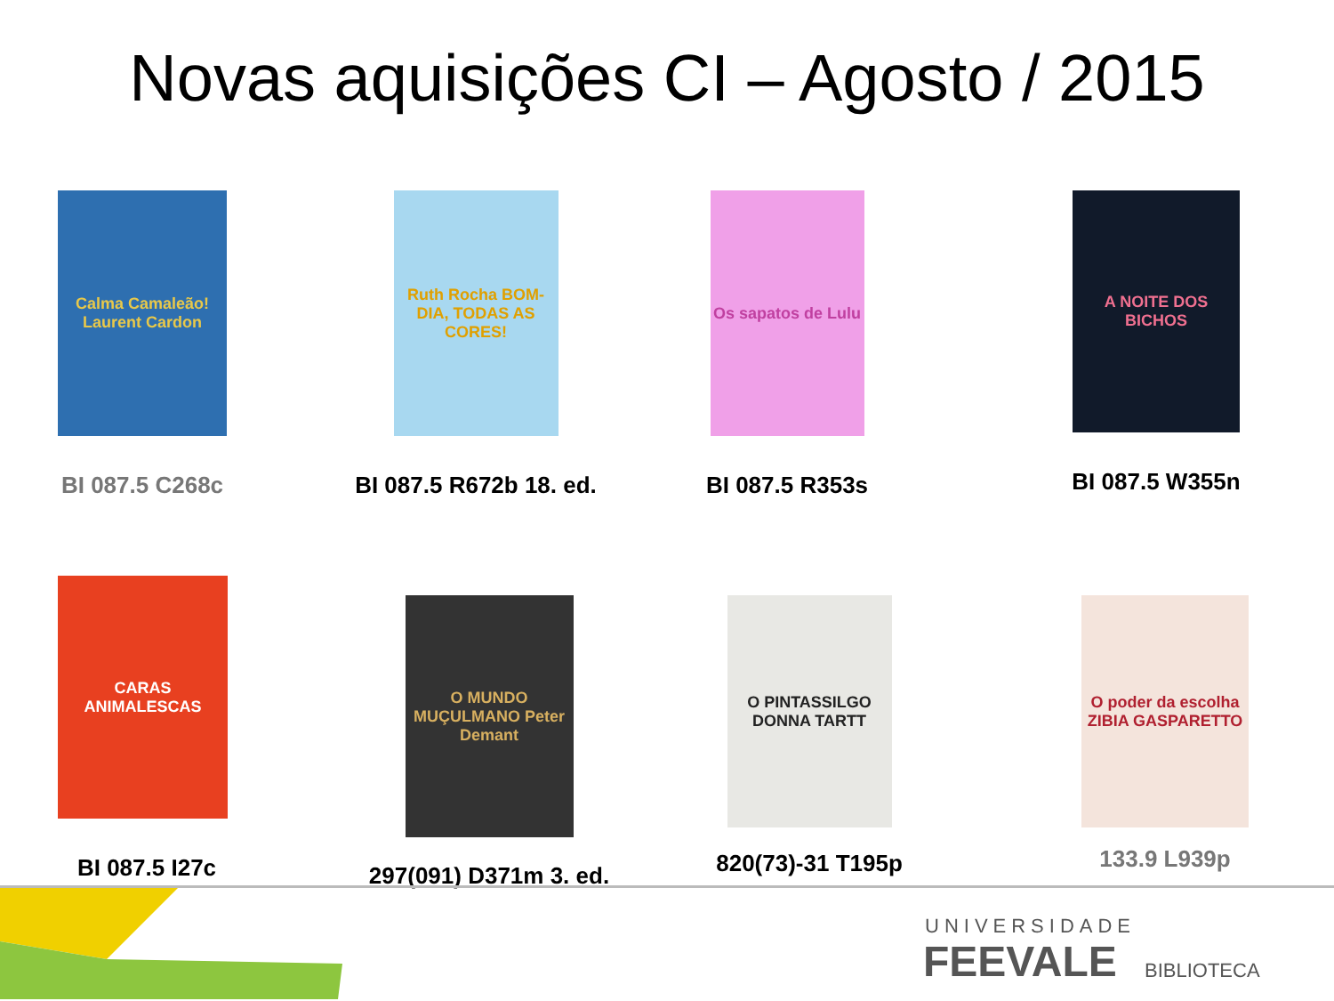Novas aquisições CI – Agosto / 2015
Calma Camaleão! Laurent Cardon
BI 087.5 C268c
Ruth Rocha BOM-DIA, TODAS AS CORES!
BI 087.5 R672b 18. ed.
Os sapatos de Lulu
BI 087.5 R353s
A NOITE DOS BICHOS
BI 087.5 W355n
CARAS ANIMALESCAS
BI 087.5 I27c
O MUNDO MUÇULMANO Peter Demant
297(091) D371m 3. ed.
O PINTASSILGO DONNA TARTT
820(73)-31 T195p
O poder da escolha ZIBIA GASPARETTO
133.9 L939p
UNIVERSIDADE
FEEVALE BIBLIOTECA